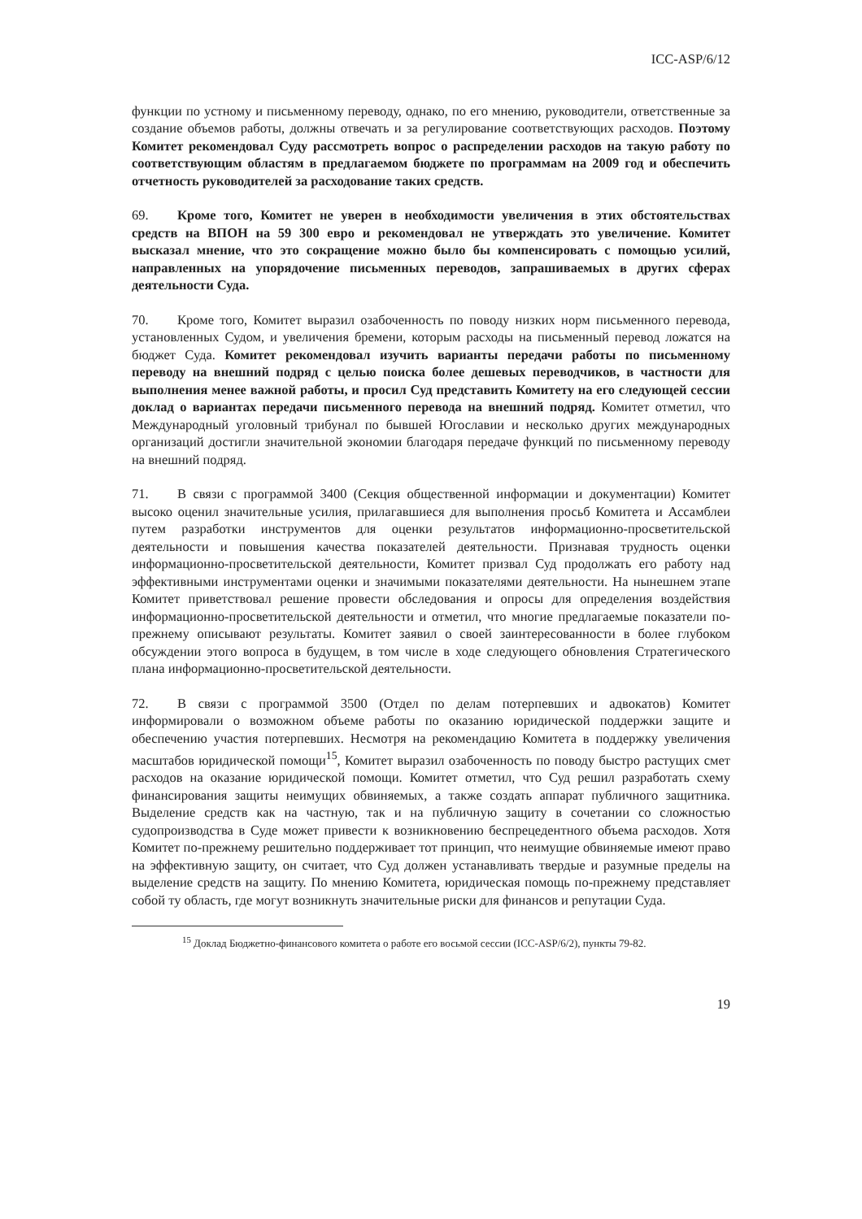ICC-ASP/6/12
функции по устному и письменному переводу, однако, по его мнению, руководители, ответственные за создание объемов работы, должны отвечать и за регулирование соответствующих расходов. Поэтому Комитет рекомендовал Суду рассмотреть вопрос о распределении расходов на такую работу по соответствующим областям в предлагаемом бюджете по программам на 2009 год и обеспечить отчетность руководителей за расходование таких средств.
69. Кроме того, Комитет не уверен в необходимости увеличения в этих обстоятельствах средств на ВПОН на 59 300 евро и рекомендовал не утверждать это увеличение. Комитет высказал мнение, что это сокращение можно было бы компенсировать с помощью усилий, направленных на упорядочение письменных переводов, запрашиваемых в других сферах деятельности Суда.
70. Кроме того, Комитет выразил озабоченность по поводу низких норм письменного перевода, установленных Судом, и увеличения бремени, которым расходы на письменный перевод ложатся на бюджет Суда. Комитет рекомендовал изучить варианты передачи работы по письменному переводу на внешний подряд с целью поиска более дешевых переводчиков, в частности для выполнения менее важной работы, и просил Суд представить Комитету на его следующей сессии доклад о вариантах передачи письменного перевода на внешний подряд. Комитет отметил, что Международный уголовный трибунал по бывшей Югославии и несколько других международных организаций достигли значительной экономии благодаря передаче функций по письменному переводу на внешний подряд.
71. В связи с программой 3400 (Секция общественной информации и документации) Комитет высоко оценил значительные усилия, прилагавшиеся для выполнения просьб Комитета и Ассамблеи путем разработки инструментов для оценки результатов информационно-просветительской деятельности и повышения качества показателей деятельности. Признавая трудность оценки информационно-просветительской деятельности, Комитет призвал Суд продолжать его работу над эффективными инструментами оценки и значимыми показателями деятельности. На нынешнем этапе Комитет приветствовал решение провести обследования и опросы для определения воздействия информационно-просветительской деятельности и отметил, что многие предлагаемые показатели по-прежнему описывают результаты. Комитет заявил о своей заинтересованности в более глубоком обсуждении этого вопроса в будущем, в том числе в ходе следующего обновления Стратегического плана информационно-просветительской деятельности.
72. В связи с программой 3500 (Отдел по делам потерпевших и адвокатов) Комитет информировали о возможном объеме работы по оказанию юридической поддержки защите и обеспечению участия потерпевших. Несмотря на рекомендацию Комитета в поддержку увеличения масштабов юридической помощи<sup>15</sup>, Комитет выразил озабоченность по поводу быстро растущих смет расходов на оказание юридической помощи. Комитет отметил, что Суд решил разработать схему финансирования защиты неимущих обвиняемых, а также создать аппарат публичного защитника. Выделение средств как на частную, так и на публичную защиту в сочетании со сложностью судопроизводства в Суде может привести к возникновению беспрецедентного объема расходов. Хотя Комитет по-прежнему решительно поддерживает тот принцип, что неимущие обвиняемые имеют право на эффективную защиту, он считает, что Суд должен устанавливать твердые и разумные пределы на выделение средств на защиту. По мнению Комитета, юридическая помощь по-прежнему представляет собой ту область, где могут возникнуть значительные риски для финансов и репутации Суда.
<sup>15</sup> Доклад Бюджетно-финансового комитета о работе его восьмой сессии (ICC-ASP/6/2), пункты 79-82.
19